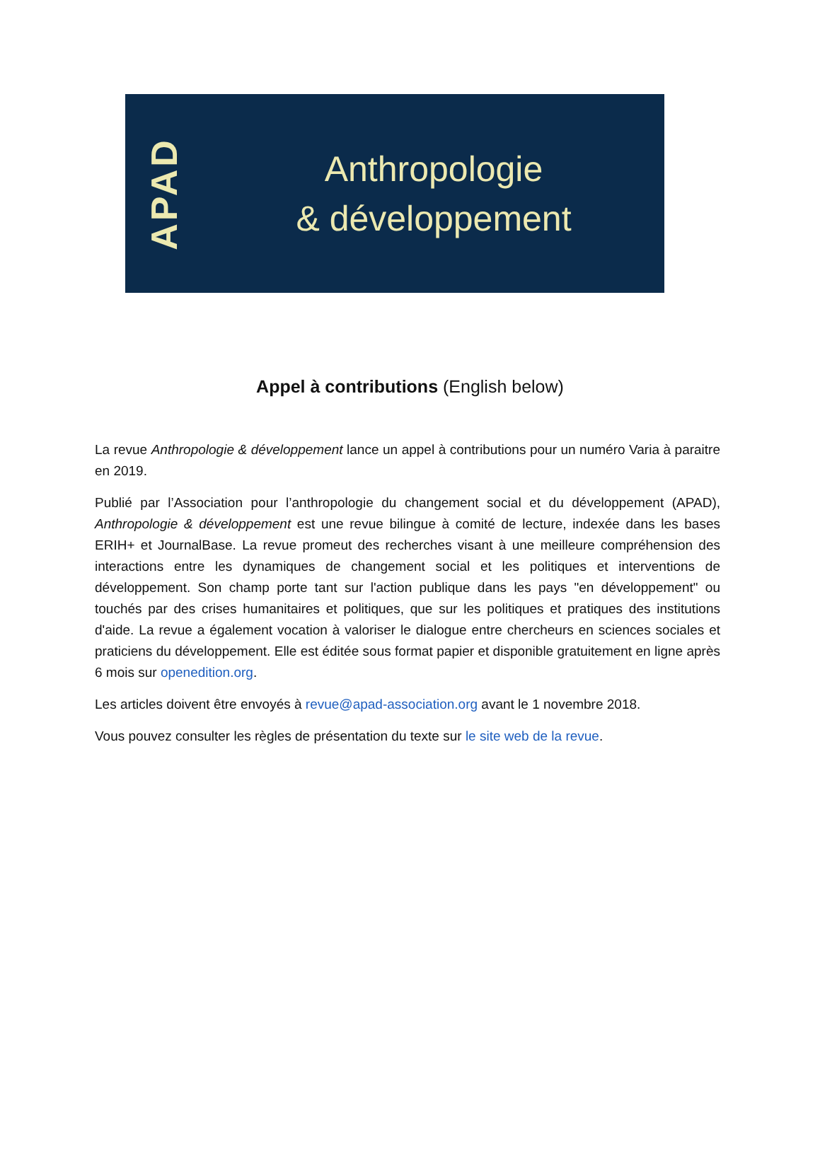APAD
Anthropologie
& développement
Appel à contributions (English below)
La revue Anthropologie & développement lance un appel à contributions pour un numéro Varia à paraitre en 2019.
Publié par l’Association pour l’anthropologie du changement social et du développement (APAD), Anthropologie & développement est une revue bilingue à comité de lecture, indexée dans les bases ERIH+ et JournalBase. La revue promeut des recherches visant à une meilleure compréhension des interactions entre les dynamiques de changement social et les politiques et interventions de développement. Son champ porte tant sur l'action publique dans les pays "en développement" ou touchés par des crises humanitaires et politiques, que sur les politiques et pratiques des institutions d'aide. La revue a également vocation à valoriser le dialogue entre chercheurs en sciences sociales et praticiens du développement. Elle est éditée sous format papier et disponible gratuitement en ligne après 6 mois sur openedition.org.
Les articles doivent être envoyés à revue@apad-association.org avant le 1 novembre 2018.
Vous pouvez consulter les règles de présentation du texte sur le site web de la revue.